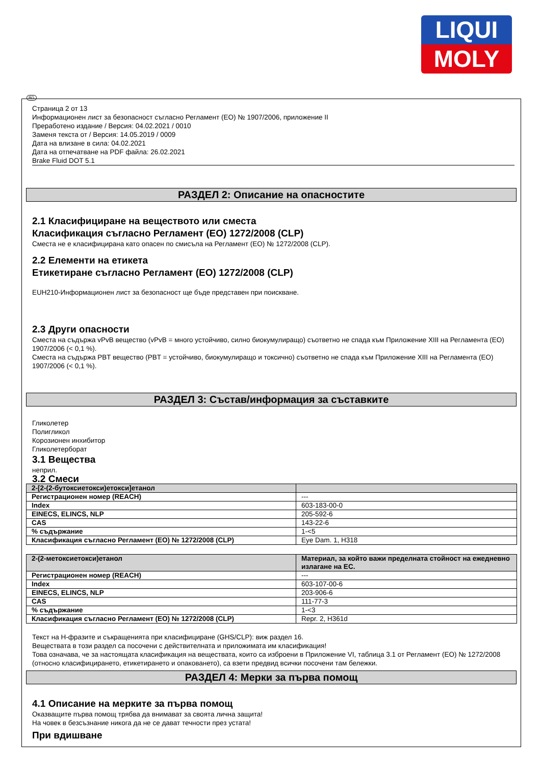LIQUI
MOLY
BG
Страница 2 от 13
Информационен лист за безопасност съгласно Регламент (ЕО) № 1907/2006, приложение II
Преработено издание / Версия: 04.02.2021 / 0010
Заменя текста от / Версия: 14.05.2019 / 0009
Дата на влизане в сила: 04.02.2021
Дата на отпечатване на PDF файла: 26.02.2021
Brake Fluid DOT 5.1
РАЗДЕЛ 2: Описание на опасностите
2.1 Класифициране на веществото или сместа
Класификация съгласно Регламент (ЕО) 1272/2008 (CLP)
Сместа не е класифицирана като опасен по смисъла на Регламент (ЕО) № 1272/2008 (CLP).
2.2 Елементи на етикета
Етикетиране съгласно Регламент (ЕО) 1272/2008 (CLP)
EUH210-Информационен лист за безопасност ще бъде представен при поискване.
2.3 Други опасности
Сместа на съдържа vPvB вещество (vPvB = много устойчиво, силно биокумулиращо) съответно не спада към Приложение XIII на Регламента (ЕО) 1907/2006 (< 0,1 %).
Сместа на съдържа PBT вещество (PBT = устойчиво, биокумулиращо и токсично) съответно не спада към Приложение XIII на Регламента (ЕО) 1907/2006 (< 0,1 %).
РАЗДЕЛ 3: Състав/информация за съставките
Гликолетер
Полигликол
Корозионен инхибитор
Гликолетерборат
3.1 Вещества
неприл.
3.2 Смеси
| 2-[2-(2-бутоксиетокси)етокси]етанол | |
| --- | --- |
| Регистрационен номер (REACH) | --- |
| Index | 603-183-00-0 |
| EINECS, ELINCS, NLP | 205-592-6 |
| CAS | 143-22-6 |
| % съдържание | 1-<5 |
| Класификация съгласно Регламент (ЕО) № 1272/2008 (CLP) | Eye Dam. 1, H318 |
| 2-(2-метоксиетокси)етанол | Материал, за който важи пределната стойност на ежедневно излагане на ЕС. |
| --- | --- |
| Регистрационен номер (REACH) | --- |
| Index | 603-107-00-6 |
| EINECS, ELINCS, NLP | 203-906-6 |
| CAS | 111-77-3 |
| % съдържание | 1-<3 |
| Класификация съгласно Регламент (ЕО) № 1272/2008 (CLP) | Repr. 2, H361d |
Текст на H-фразите и съкращенията при класифициране (GHS/CLP): виж раздел 16.
Веществата в този раздел са посочени с действителната и приложимата им класификация!
Това означава, че за настоящата класификация на веществата, които са изброени в Приложение VI, таблица 3.1 от Регламент (ЕО) № 1272/2008 (относно класифицирането, етикетирането и опаковането), са взети предвид всички посочени там бележки.
РАЗДЕЛ 4: Мерки за първа помощ
4.1 Описание на мерките за първа помощ
Оказващите първа помощ трябва да внимават за своята лична защита!
На човек в безсъзнание никога да не се дават течности през устата!
При вдишване